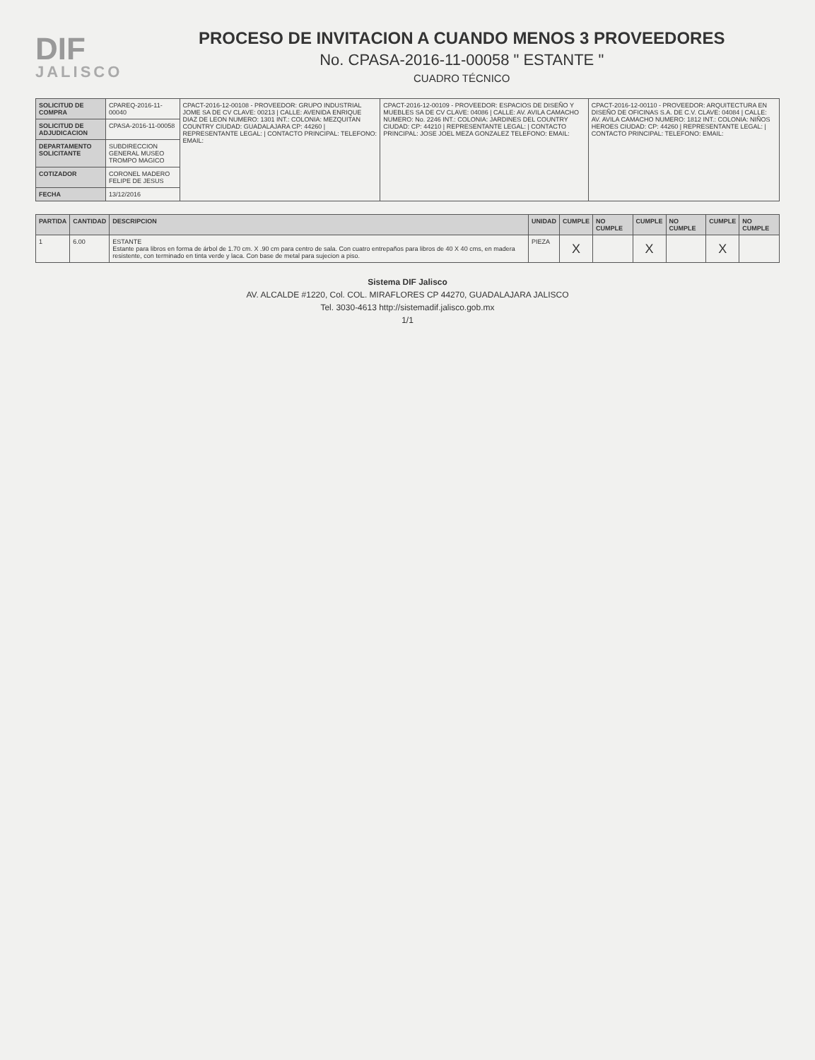DIF
JALISCO
PROCESO DE INVITACION A CUANDO MENOS 3 PROVEEDORES
No. CPASA-2016-11-00058 " ESTANTE "
CUADRO TÉCNICO
| SOLICITUD DE COMPRA | CPAREQ-2016-11-00040 | CPACT-2016-12-00108 - PROVEEDOR: GRUPO INDUSTRIAL JOME SA DE CV CLAVE: 00213 / CALLE: AVENIDA ENRIQUE DIAZ DE LEON NUMERO: 1301 INT.: COLONIA: MEZQUITAN COUNTRY CIUDAD: GUADALAJARA CP: 44260 / REPRESENTANTE LEGAL: / CONTACTO PRINCIPAL: TELEFONO: EMAIL: | CPACT-2016-12-00109 - PROVEEDOR: ESPACIOS DE DISEÑO Y MUEBLES SA DE CV CLAVE: 04086 / CALLE: AV. AVILA CAMACHO NUMERO: No. 2246 INT.: COLONIA: JARDINES DEL COUNTRY CIUDAD: CP: 44210 / REPRESENTANTE LEGAL: / CONTACTO PRINCIPAL: JOSE JOEL MEZA GONZALEZ TELEFONO: EMAIL: | CPACT-2016-12-00110 - PROVEEDOR: ARQUITECTURA EN DISEÑO DE OFICINAS S.A. DE C.V. CLAVE: 04084 / CALLE: AV. AVILA CAMACHO NUMERO: 1812 INT.: COLONIA: NIÑOS HEROES CIUDAD: CP: 44260 / REPRESENTANTE LEGAL: / CONTACTO PRINCIPAL: TELEFONO: EMAIL: |
| SOLICITUD DE ADJUDICACION | CPASA-2016-11-00058 | | | |
| DEPARTAMENTO SOLICITANTE | SUBDIRECCION GENERAL MUSEO TROMPO MAGICO | | | |
| COTIZADOR | CORONEL MADERO FELIPE DE JESUS | | | |
| FECHA | 13/12/2016 | | | |
| PARTIDA | CANTIDAD | DESCRIPCION | UNIDAD | CUMPLE | NO CUMPLE | CUMPLE | NO CUMPLE | CUMPLE | NO CUMPLE |
| --- | --- | --- | --- | --- | --- | --- | --- | --- | --- |
| 1 | 6.00 | ESTANTE Estante para libros en forma de árbol de 1.70 cm. X .90 cm para centro de sala. Con cuatro entrepaños para libros de 40 X 40 cms, en madera resistente, con terminado en tinta verde y laca. Con base de metal para sujecion a piso. | PIEZA | X | | X | | X | |
Sistema DIF Jalisco
AV. ALCALDE #1220, Col. COL. MIRAFLORES CP 44270, GUADALAJARA JALISCO
Tel. 3030-4613 http://sistemadif.jalisco.gob.mx
1/1